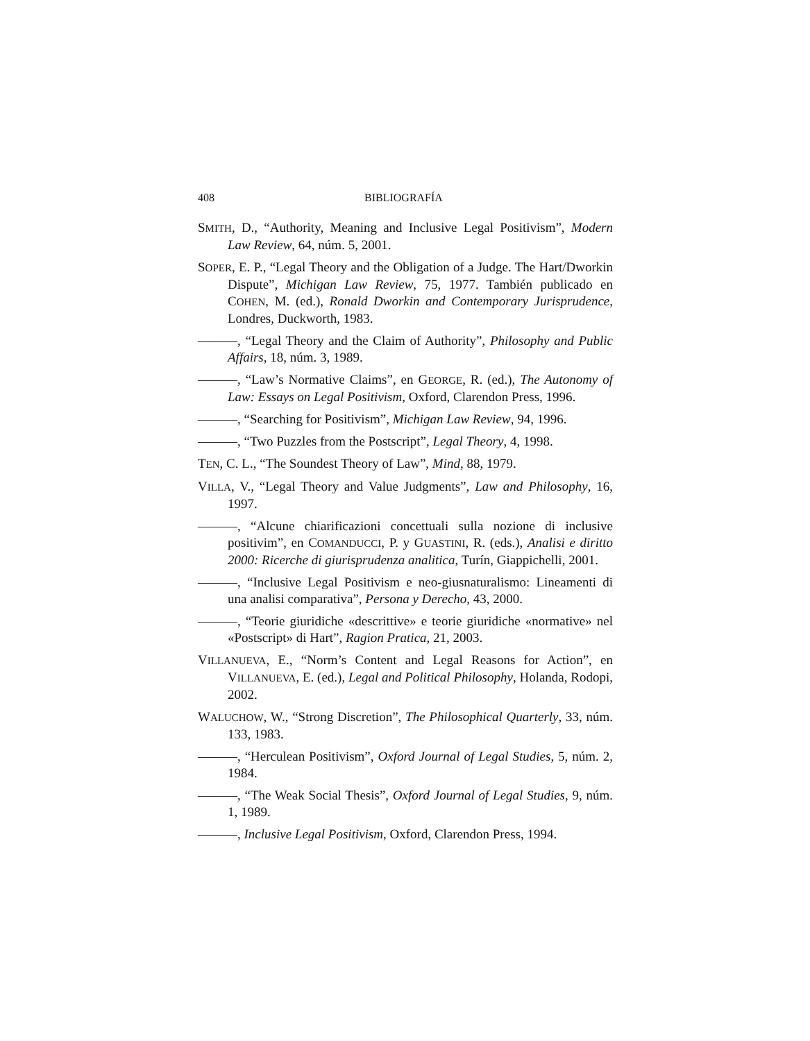408 BIBLIOGRAFÍA
SMITH, D., “Authority, Meaning and Inclusive Legal Positivism”, Modern Law Review, 64, núm. 5, 2001.
SOPER, E. P., “Legal Theory and the Obligation of a Judge. The Hart/Dworkin Dispute”, Michigan Law Review, 75, 1977. También publicado en COHEN, M. (ed.), Ronald Dworkin and Contemporary Jurisprudence, Londres, Duckworth, 1983.
———, “Legal Theory and the Claim of Authority”, Philosophy and Public Affairs, 18, núm. 3, 1989.
———, “Law’s Normative Claims”, en GEORGE, R. (ed.), The Autonomy of Law: Essays on Legal Positivism, Oxford, Clarendon Press, 1996.
———, “Searching for Positivism”, Michigan Law Review, 94, 1996.
———, “Two Puzzles from the Postscript”, Legal Theory, 4, 1998.
TEN, C. L., “The Soundest Theory of Law”, Mind, 88, 1979.
VILLA, V., “Legal Theory and Value Judgments”, Law and Philosophy, 16, 1997.
———, “Alcune chiarificazioni concettuali sulla nozione di inclusive positivim”, en COMANDUCCI, P. y GUASTINI, R. (eds.), Analisi e diritto 2000: Ricerche di giurisprudenza analitica, Turín, Giappichelli, 2001.
———, “Inclusive Legal Positivism e neo-giusnaturalismo: Lineamenti di una analisi comparativa”, Persona y Derecho, 43, 2000.
———, “Teorie giuridiche «descrittive» e teorie giuridiche «normative» nel «Postscript» di Hart”, Ragion Pratica, 21, 2003.
VILLANUEVA, E., “Norm’s Content and Legal Reasons for Action”, en VILLANUEVA, E. (ed.), Legal and Political Philosophy, Holanda, Rodopi, 2002.
WALUCHOW, W., “Strong Discretion”, The Philosophical Quarterly, 33, núm. 133, 1983.
———, “Herculean Positivism”, Oxford Journal of Legal Studies, 5, núm. 2, 1984.
———, “The Weak Social Thesis”, Oxford Journal of Legal Studies, 9, núm. 1, 1989.
———, Inclusive Legal Positivism, Oxford, Clarendon Press, 1994.